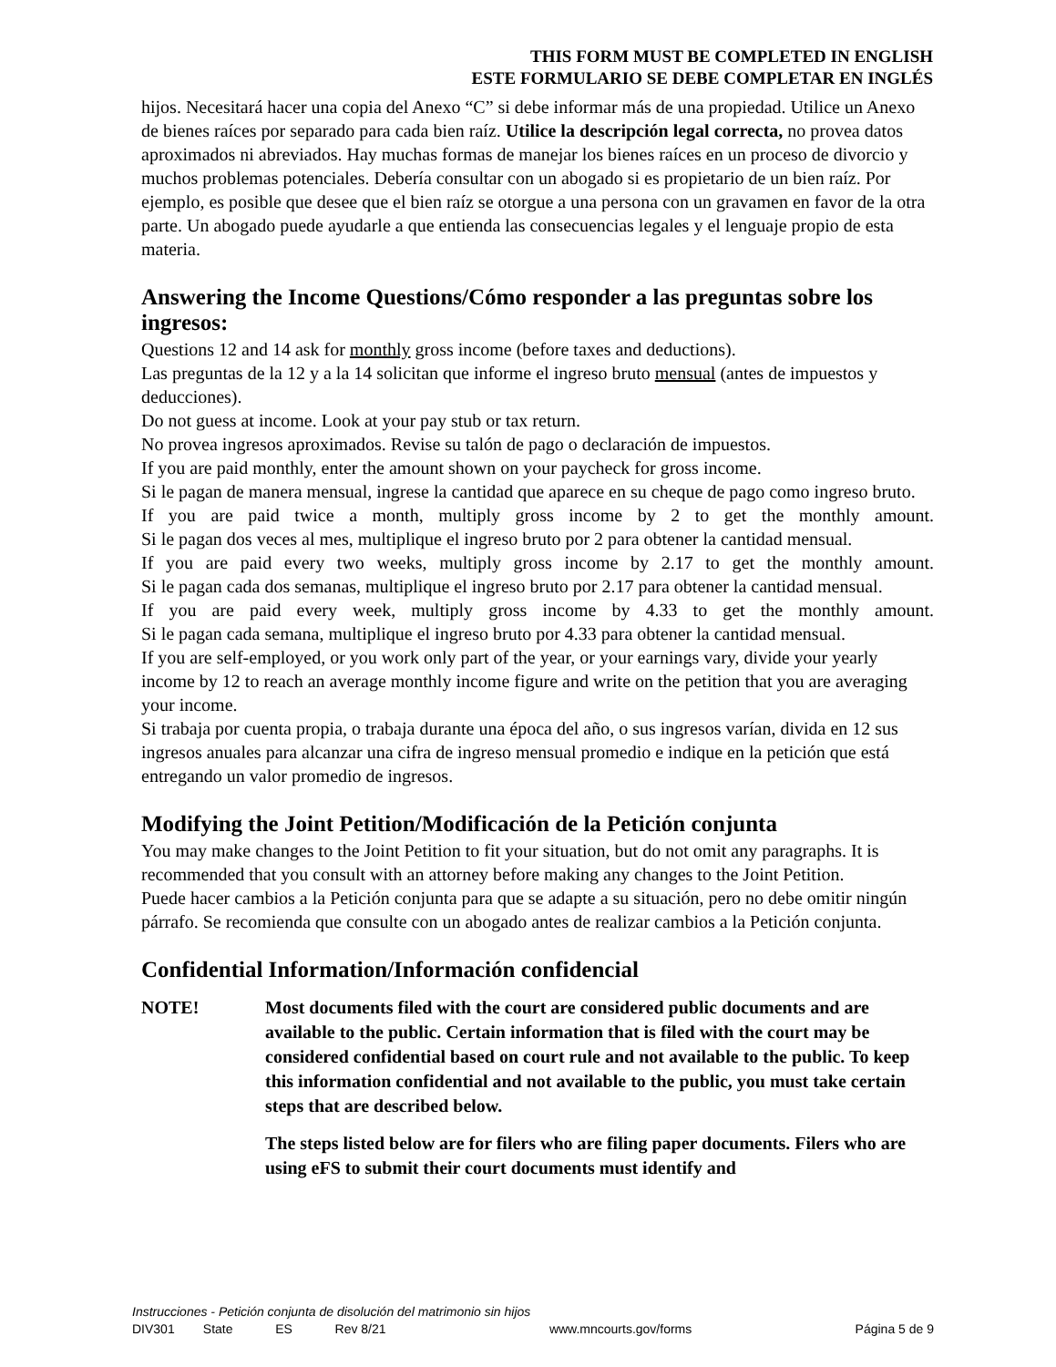THIS FORM MUST BE COMPLETED IN ENGLISH
ESTE FORMULARIO SE DEBE COMPLETAR EN INGLÉS
hijos. Necesitará hacer una copia del Anexo “C” si debe informar más de una propiedad. Utilice un Anexo de bienes raíces por separado para cada bien raíz. Utilice la descripción legal correcta, no provea datos aproximados ni abreviados. Hay muchas formas de manejar los bienes raíces en un proceso de divorcio y muchos problemas potenciales. Debería consultar con un abogado si es propietario de un bien raíz. Por ejemplo, es posible que desee que el bien raíz se otorgue a una persona con un gravamen en favor de la otra parte. Un abogado puede ayudarle a que entienda las consecuencias legales y el lenguaje propio de esta materia.
Answering the Income Questions/Cómo responder a las preguntas sobre los ingresos:
Questions 12 and 14 ask for monthly gross income (before taxes and deductions).
Las preguntas de la 12 y a la 14 solicitan que informe el ingreso bruto mensual (antes de impuestos y deducciones).
Do not guess at income. Look at your pay stub or tax return.
No provea ingresos aproximados. Revise su talón de pago o declaración de impuestos.
If you are paid monthly, enter the amount shown on your paycheck for gross income.
Si le pagan de manera mensual, ingrese la cantidad que aparece en su cheque de pago como ingreso bruto.
If you are paid twice a month, multiply gross income by 2 to get the monthly amount.
Si le pagan dos veces al mes, multiplique el ingreso bruto por 2 para obtener la cantidad mensual.
If you are paid every two weeks, multiply gross income by 2.17 to get the monthly amount.
Si le pagan cada dos semanas, multiplique el ingreso bruto por 2.17 para obtener la cantidad mensual.
If you are paid every week, multiply gross income by 4.33 to get the monthly amount.
Si le pagan cada semana, multiplique el ingreso bruto por 4.33 para obtener la cantidad mensual.
If you are self-employed, or you work only part of the year, or your earnings vary, divide your yearly income by 12 to reach an average monthly income figure and write on the petition that you are averaging your income.
Si trabaja por cuenta propia, o trabaja durante una época del año, o sus ingresos varían, divida en 12 sus ingresos anuales para alcanzar una cifra de ingreso mensual promedio e indique en la petición que está entregando un valor promedio de ingresos.
Modifying the Joint Petition/Modificación de la Petición conjunta
You may make changes to the Joint Petition to fit your situation, but do not omit any paragraphs. It is recommended that you consult with an attorney before making any changes to the Joint Petition.
Puede hacer cambios a la Petición conjunta para que se adapte a su situación, pero no debe omitir ningún párrafo. Se recomienda que consulte con un abogado antes de realizar cambios a la Petición conjunta.
Confidential Information/Información confidencial
NOTE! Most documents filed with the court are considered public documents and are available to the public. Certain information that is filed with the court may be considered confidential based on court rule and not available to the public. To keep this information confidential and not available to the public, you must take certain steps that are described below.
The steps listed below are for filers who are filing paper documents. Filers who are using eFS to submit their court documents must identify and
Instrucciones - Petición conjunta de disolución del matrimonio sin hijos
DIV301 State ES Rev 8/21 www.mncourts.gov/forms Página 5 de 9